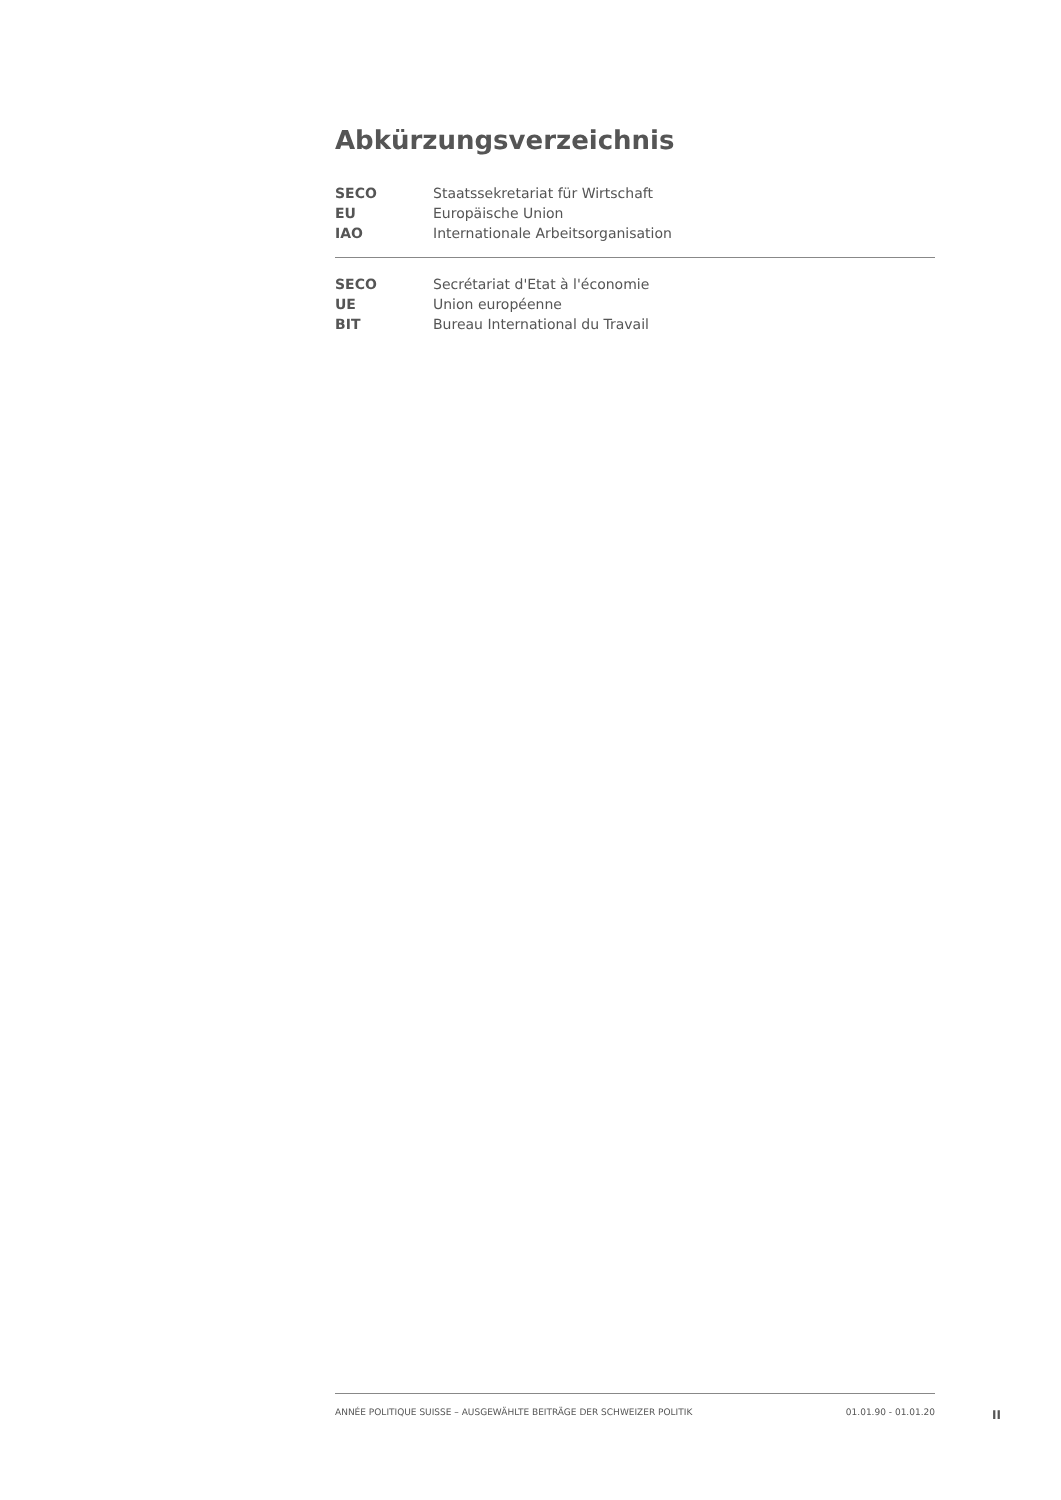Abkürzungsverzeichnis
| SECO | Staatssekretariat für Wirtschaft |
| EU | Europäische Union |
| IAO | Internationale Arbeitsorganisation |
| SECO | Secrétariat d'Etat à l'économie |
| UE | Union européenne |
| BIT | Bureau International du Travail |
ANNÉE POLITIQUE SUISSE – AUSGEWÄHLTE BEITRÄGE DER SCHWEIZER POLITIK 01.01.90 - 01.01.20
II